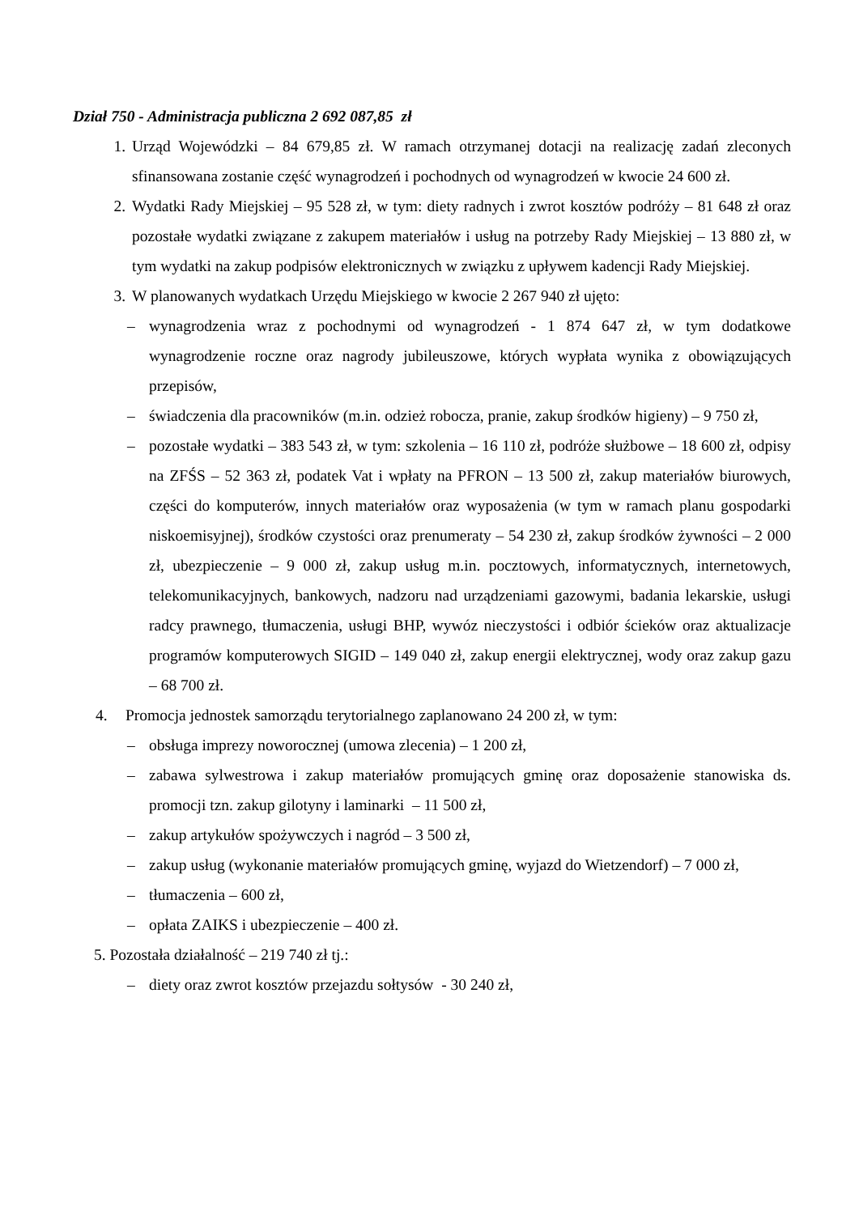Dział 750 - Administracja publiczna 2 692 087,85 zł
1. Urząd Wojewódzki – 84 679,85 zł. W ramach otrzymanej dotacji na realizację zadań zleconych sfinansowana zostanie część wynagrodzeń i pochodnych od wynagrodzeń w kwocie 24 600 zł.
2. Wydatki Rady Miejskiej – 95 528 zł, w tym: diety radnych i zwrot kosztów podróży – 81 648 zł oraz pozostałe wydatki związane z zakupem materiałów i usług na potrzeby Rady Miejskiej – 13 880 zł, w tym wydatki na zakup podpisów elektronicznych w związku z upływem kadencji Rady Miejskiej.
3. W planowanych wydatkach Urzędu Miejskiego w kwocie 2 267 940 zł ujęto:
– wynagrodzenia wraz z pochodnymi od wynagrodzeń - 1 874 647 zł, w tym dodatkowe wynagrodzenie roczne oraz nagrody jubileuszowe, których wypłata wynika z obowiązujących przepisów,
– świadczenia dla pracowników (m.in. odzież robocza, pranie, zakup środków higieny) – 9 750 zł,
– pozostałe wydatki – 383 543 zł, w tym: szkolenia – 16 110 zł, podróże służbowe – 18 600 zł, odpisy na ZFŚS – 52 363 zł, podatek Vat i wpłaty na PFRON – 13 500 zł, zakup materiałów biurowych, części do komputerów, innych materiałów oraz wyposażenia (w tym w ramach planu gospodarki niskoemisyjnej), środków czystości oraz prenumeraty – 54 230 zł, zakup środków żywności – 2 000 zł, ubezpieczenie – 9 000 zł, zakup usług m.in. pocztowych, informatycznych, internetowych, telekomunikacyjnych, bankowych, nadzoru nad urządzeniami gazowymi, badania lekarskie, usługi radcy prawnego, tłumaczenia, usługi BHP, wywóz nieczystości i odbiór ścieków oraz aktualizacje programów komputerowych SIGID – 149 040 zł, zakup energii elektrycznej, wody oraz zakup gazu – 68 700 zł.
4. Promocja jednostek samorządu terytorialnego zaplanowano 24 200 zł, w tym:
– obsługa imprezy noworocznej (umowa zlecenia) – 1 200 zł,
– zabawa sylwestrowa i zakup materiałów promujących gminę oraz doposażenie stanowiska ds. promocji tzn. zakup gilotyny i laminarki – 11 500 zł,
– zakup artykułów spożywczych i nagród – 3 500 zł,
– zakup usług (wykonanie materiałów promujących gminę, wyjazd do Wietzendorf) – 7 000 zł,
– tłumaczenia – 600 zł,
– opłata ZAIKS i ubezpieczenie – 400 zł.
5. Pozostała działalność – 219 740 zł tj.:
– diety oraz zwrot kosztów przejazdu sołtysów - 30 240 zł,